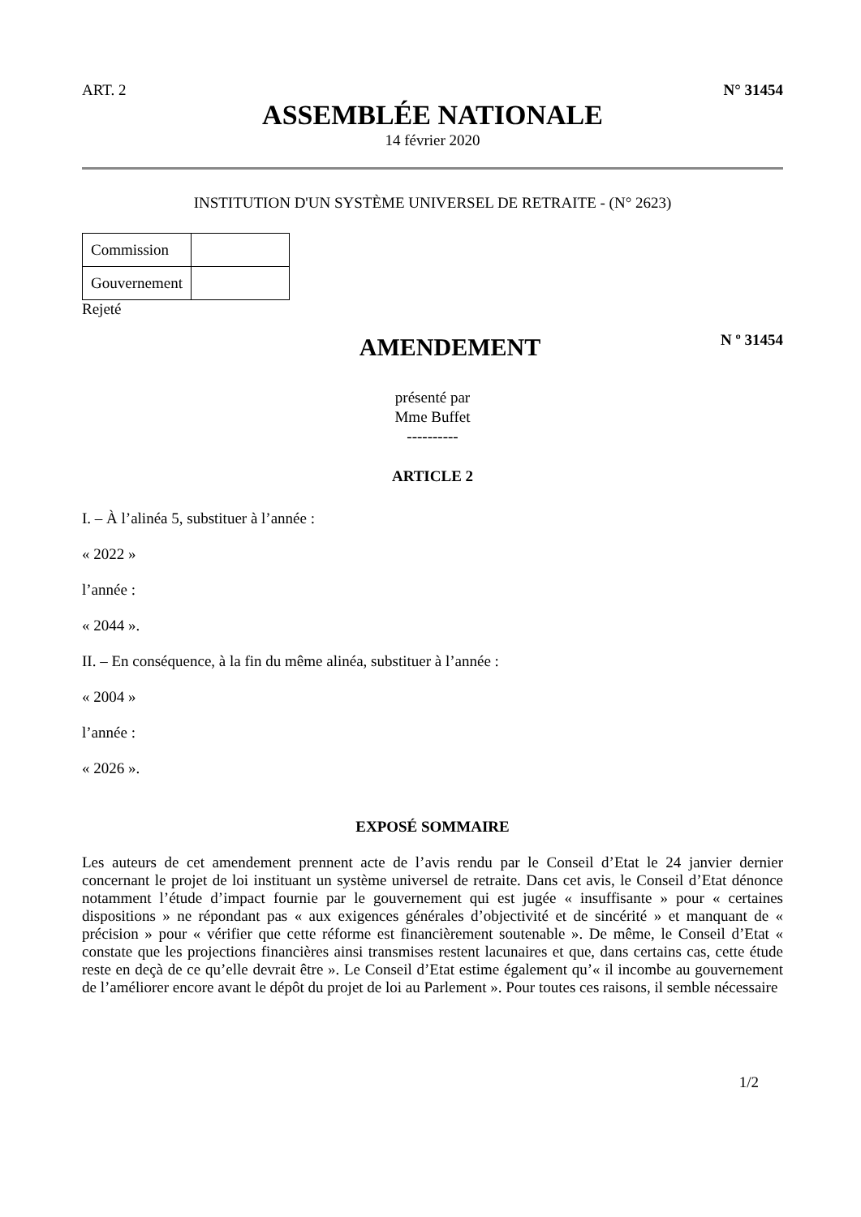ART. 2 N° 31454
ASSEMBLÉE NATIONALE
14 février 2020
INSTITUTION D'UN SYSTÈME UNIVERSEL DE RETRAITE - (N° 2623)
| Commission | |
| Gouvernement | |
Rejeté
AMENDEMENT
N º 31454
présenté par
Mme Buffet
----------
ARTICLE 2
I. – À l’alinéa 5, substituer à l’année :
« 2022 »
l’année :
« 2044 ».
II. – En conséquence, à la fin du même alinéa, substituer à l’année :
« 2004 »
l’année :
« 2026 ».
EXPOSÉ SOMMAIRE
Les auteurs de cet amendement prennent acte de l’avis rendu par le Conseil d’Etat le 24 janvier dernier concernant le projet de loi instituant un système universel de retraite. Dans cet avis, le Conseil d’Etat dénonce notamment l’étude d’impact fournie par le gouvernement qui est jugée « insuffisante » pour « certaines dispositions » ne répondant pas « aux exigences générales d’objectivité et de sincérité » et manquant de « précision » pour « vérifier que cette réforme est financièrement soutenable ». De même, le Conseil d’Etat « constate que les projections financières ainsi transmises restent lacunaires et que, dans certains cas, cette étude reste en deçà de ce qu’elle devrait être ». Le Conseil d’Etat estime également qu’« il incombe au gouvernement de l’améliorer encore avant le dépôt du projet de loi au Parlement ». Pour toutes ces raisons, il semble nécessaire
1/2